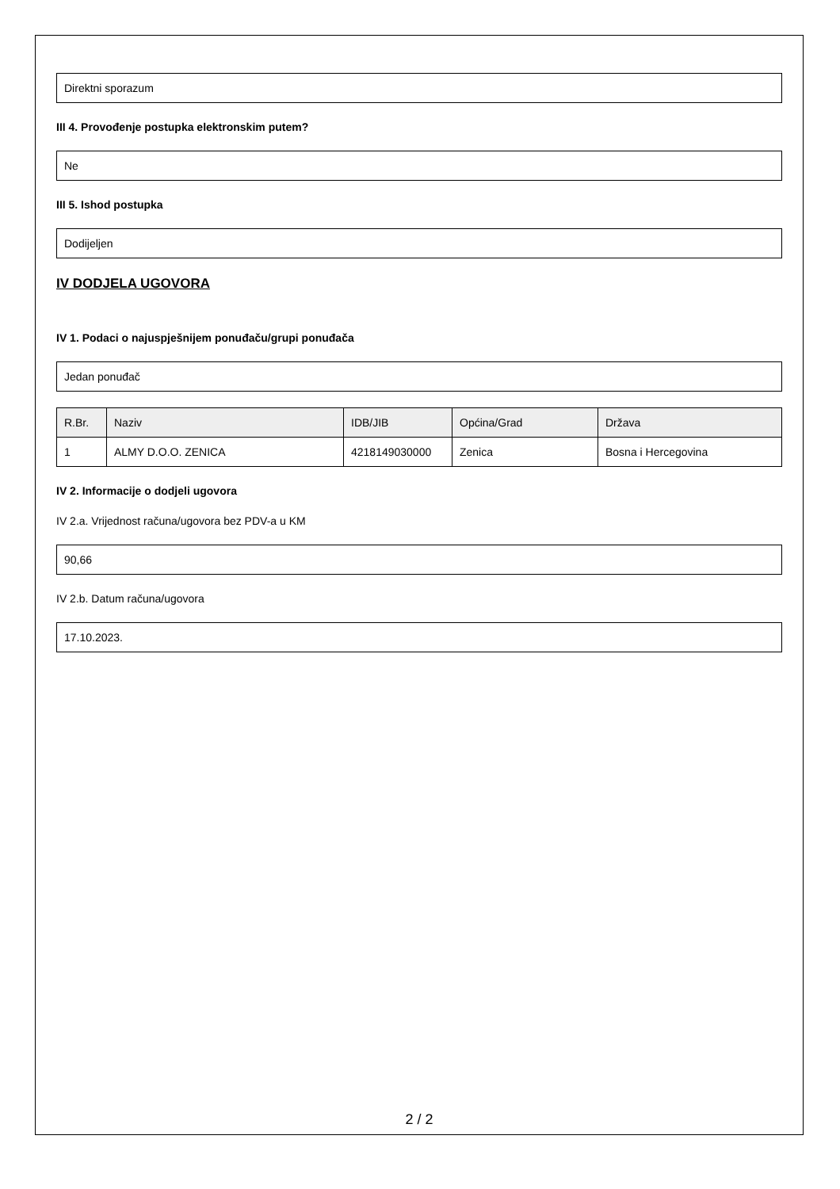Direktni sporazum
III 4. Provođenje postupka elektronskim putem?
Ne
III 5. Ishod postupka
Dodijeljen
IV DODJELA UGOVORA
IV 1. Podaci o najuspješnijem ponuđaču/grupi ponuđača
Jedan ponuđač
| R.Br. | Naziv | IDB/JIB | Općina/Grad | Država |
| --- | --- | --- | --- | --- |
| 1 | ALMY D.O.O. ZENICA | 4218149030000 | Zenica | Bosna i Hercegovina |
IV 2. Informacije o dodjeli ugovora
IV 2.a. Vrijednost računa/ugovora bez PDV-a u KM
90,66
IV 2.b. Datum računa/ugovora
17.10.2023.
2 / 2